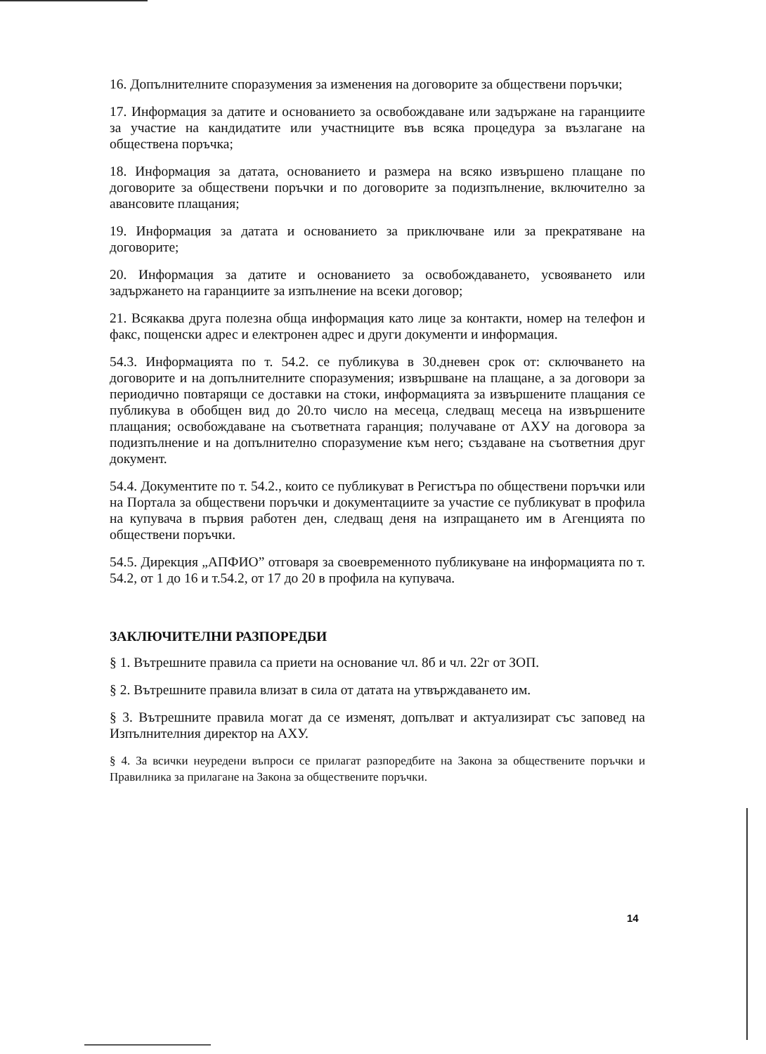16. Допълнителните споразумения за изменения на договорите за обществени поръчки;
17. Информация за датите и основанието за освобождаване или задържане на гаранциите за участие на кандидатите или участниците във всяка процедура за възлагане на обществена поръчка;
18. Информация за датата, основанието и размера на всяко извършено плащане по договорите за обществени поръчки и по договорите за подизпълнение, включително за авансовите плащания;
19. Информация за датата и основанието за приключване или за прекратяване на договорите;
20. Информация за датите и основанието за освобождаването, усвояването или задържането на гаранциите за изпълнение на всеки договор;
21. Всякаква друга полезна обща информация като лице за контакти, номер на телефон и факс, пощенски адрес и електронен адрес и други документи и информация.
54.3. Информацията по т. 54.2. се публикува в 30.дневен срок от: сключването на договорите и на допълнителните споразумения; извършване на плащане, а за договори за периодично повтарящи се доставки на стоки, информацията за извършените плащания се публикува в обобщен вид до 20.то число на месеца, следващ месеца на извършените плащания; освобождаване на съответната гаранция; получаване от АХУ на договора за подизпълнение и на допълнително споразумение към него; създаване на съответния друг документ.
54.4. Документите по т. 54.2., които се публикуват в Регистъра по обществени поръчки или на Портала за обществени поръчки и документациите за участие се публикуват в профила на купувача в първия работен ден, следващ деня на изпращането им в Агенцията по обществени поръчки.
54.5. Дирекция „АПФИО” отговаря за своевременното публикуване на информацията по т. 54.2, от 1 до 16 и т.54.2, от 17 до 20 в профила на купувача.
ЗАКЛЮЧИТЕЛНИ РАЗПОРЕДБИ
§ 1. Вътрешните правила са приети на основание чл. 8б и чл. 22г от ЗОП.
§ 2. Вътрешните правила влизат в сила от датата на утвърждаването им.
§ 3. Вътрешните правила могат да се изменят, допълват и актуализират със заповед на Изпълнителния директор на АХУ.
§ 4. За всички неуредени въпроси се прилагат разпоредбите на Закона за обществените поръчки и Правилника за прилагане на Закона за обществените поръчки.
14